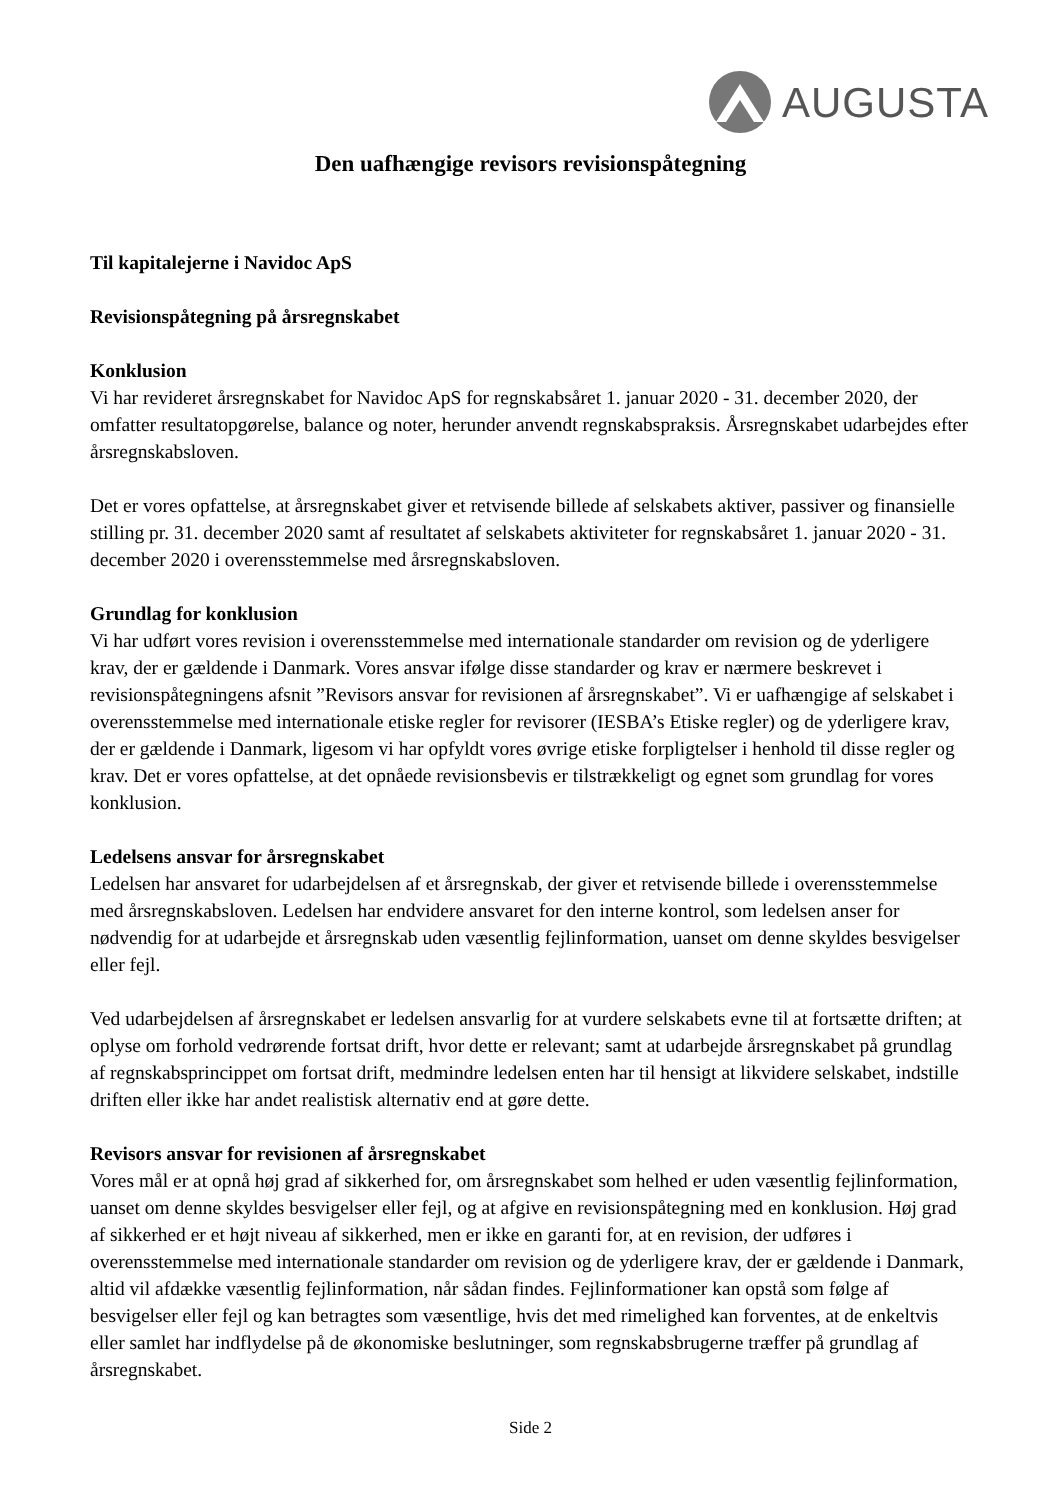AUGUSTA
Den uafhængige revisors revisionspåtegning
Til kapitalejerne i Navidoc ApS
Revisionspåtegning på årsregnskabet
Konklusion
Vi har revideret årsregnskabet for Navidoc ApS for regnskabsåret 1. januar 2020 - 31. december 2020, der omfatter resultatopgørelse, balance og noter, herunder anvendt regnskabspraksis. Årsregnskabet udarbejdes efter årsregnskabsloven.
Det er vores opfattelse, at årsregnskabet giver et retvisende billede af selskabets aktiver, passiver og finansielle stilling pr. 31. december 2020 samt af resultatet af selskabets aktiviteter for regnskabsåret 1. januar 2020 - 31. december 2020 i overensstemmelse med årsregnskabsloven.
Grundlag for konklusion
Vi har udført vores revision i overensstemmelse med internationale standarder om revision og de yderligere krav, der er gældende i Danmark. Vores ansvar ifølge disse standarder og krav er nærmere beskrevet i revisionspåtegningens afsnit ”Revisors ansvar for revisionen af årsregnskabet”. Vi er uafhængige af selskabet i overensstemmelse med internationale etiske regler for revisorer (IESBA’s Etiske regler) og de yderligere krav, der er gældende i Danmark, ligesom vi har opfyldt vores øvrige etiske forpligtelser i henhold til disse regler og krav. Det er vores opfattelse, at det opnåede revisionsbevis er tilstrækkeligt og egnet som grundlag for vores konklusion.
Ledelsens ansvar for årsregnskabet
Ledelsen har ansvaret for udarbejdelsen af et årsregnskab, der giver et retvisende billede i overensstemmelse med årsregnskabsloven. Ledelsen har endvidere ansvaret for den interne kontrol, som ledelsen anser for nødvendig for at udarbejde et årsregnskab uden væsentlig fejlinformation, uanset om denne skyldes besvigelser eller fejl.
Ved udarbejdelsen af årsregnskabet er ledelsen ansvarlig for at vurdere selskabets evne til at fortsætte driften; at oplyse om forhold vedrørende fortsat drift, hvor dette er relevant; samt at udarbejde årsregnskabet på grundlag af regnskabsprincippet om fortsat drift, medmindre ledelsen enten har til hensigt at likvidere selskabet, indstille driften eller ikke har andet realistisk alternativ end at gøre dette.
Revisors ansvar for revisionen af årsregnskabet
Vores mål er at opnå høj grad af sikkerhed for, om årsregnskabet som helhed er uden væsentlig fejlinformation, uanset om denne skyldes besvigelser eller fejl, og at afgive en revisionspåtegning med en konklusion. Høj grad af sikkerhed er et højt niveau af sikkerhed, men er ikke en garanti for, at en revision, der udføres i overensstemmelse med internationale standarder om revision og de yderligere krav, der er gældende i Danmark, altid vil afdække væsentlig fejlinformation, når sådan findes. Fejlinformationer kan opstå som følge af besvigelser eller fejl og kan betragtes som væsentlige, hvis det med rimelighed kan forventes, at de enkeltvis eller samlet har indflydelse på de økonomiske beslutninger, som regnskabsbrugerne træffer på grundlag af årsregnskabet.
Side 2